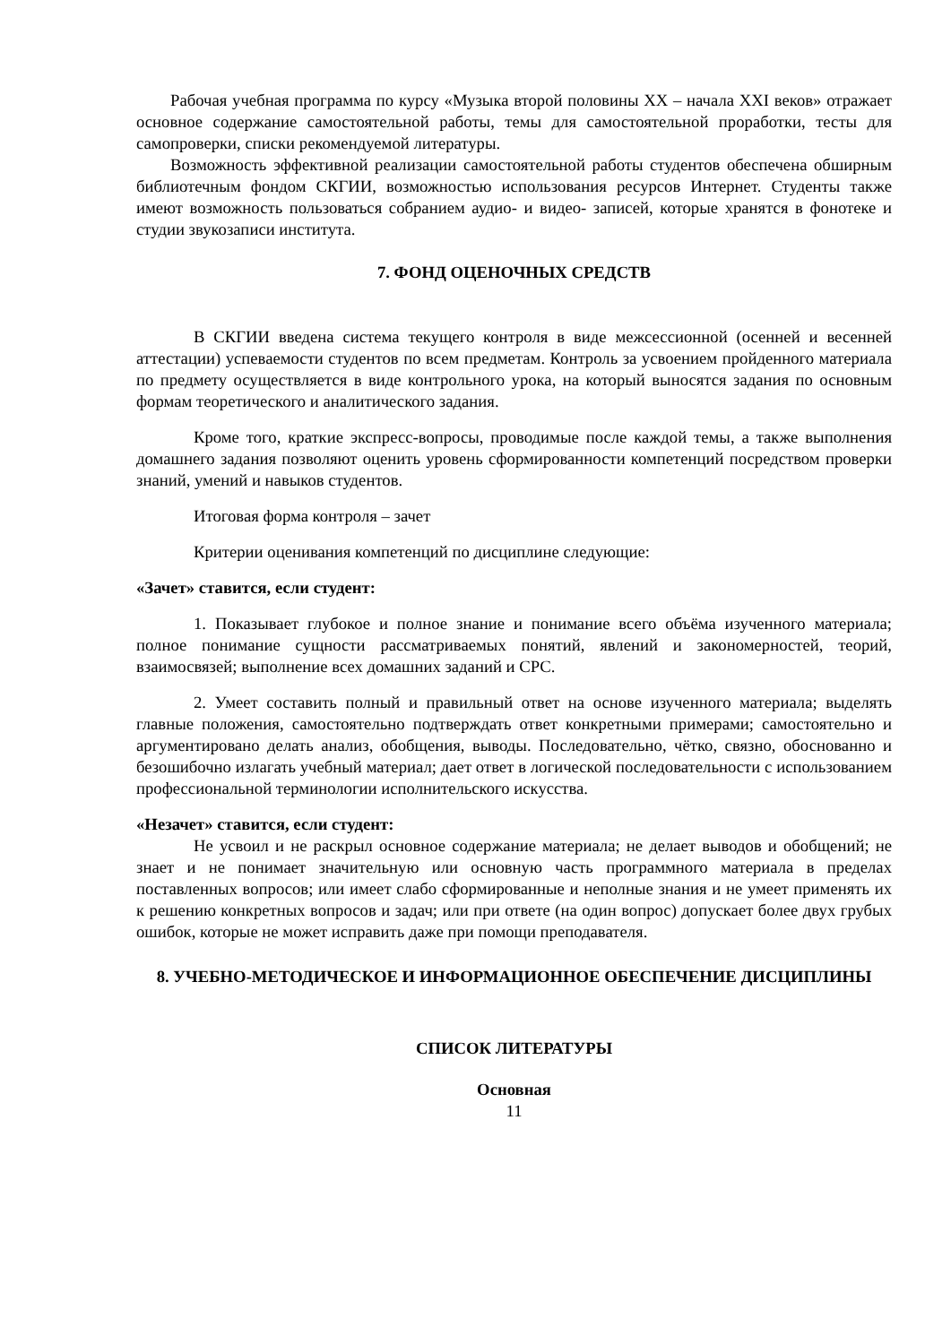Рабочая учебная программа по курсу «Музыка второй половины XX – начала XXI веков» отражает основное содержание самостоятельной работы, темы для самостоятельной проработки, тесты для самопроверки, списки рекомендуемой литературы.
Возможность эффективной реализации самостоятельной работы студентов обеспечена обширным библиотечным фондом СКГИИ, возможностью использования ресурсов Интернет. Студенты также имеют возможность пользоваться собранием аудио- и видео- записей, которые хранятся в фонотеке и студии звукозаписи института.
7. ФОНД ОЦЕНОЧНЫХ СРЕДСТВ
В СКГИИ введена система текущего контроля в виде межсессионной (осенней и весенней аттестации) успеваемости студентов по всем предметам. Контроль за усвоением пройденного материала по предмету осуществляется в виде контрольного урока, на который выносятся задания по основным формам теоретического и аналитического задания.
Кроме того, краткие экспресс-вопросы, проводимые после каждой темы, а также выполнения домашнего задания позволяют оценить уровень сформированности компетенций посредством проверки знаний, умений и навыков студентов.
Итоговая форма контроля – зачет
Критерии оценивания компетенций по дисциплине следующие:
«Зачет» ставится, если студент:
1. Показывает глубокое и полное знание и понимание всего объёма изученного материала; полное понимание сущности рассматриваемых понятий, явлений и закономерностей, теорий, взаимосвязей; выполнение всех домашних заданий и СРС.
2. Умеет составить полный и правильный ответ на основе изученного материала; выделять главные положения, самостоятельно подтверждать ответ конкретными примерами; самостоятельно и аргументировано делать анализ, обобщения, выводы. Последовательно, чётко, связно, обоснованно и безошибочно излагать учебный материал; дает ответ в логической последовательности с использованием профессиональной терминологии исполнительского искусства.
«Незачет» ставится, если студент:
Не усвоил и не раскрыл основное содержание материала; не делает выводов и обобщений; не знает и не понимает значительную или основную часть программного материала в пределах поставленных вопросов; или имеет слабо сформированные и неполные знания и не умеет применять их к решению конкретных вопросов и задач; или при ответе (на один вопрос) допускает более двух грубых ошибок, которые не может исправить даже при помощи преподавателя.
8. УЧЕБНО-МЕТОДИЧЕСКОЕ И ИНФОРМАЦИОННОЕ ОБЕСПЕЧЕНИЕ ДИСЦИПЛИНЫ
СПИСОК ЛИТЕРАТУРЫ
Основная
11